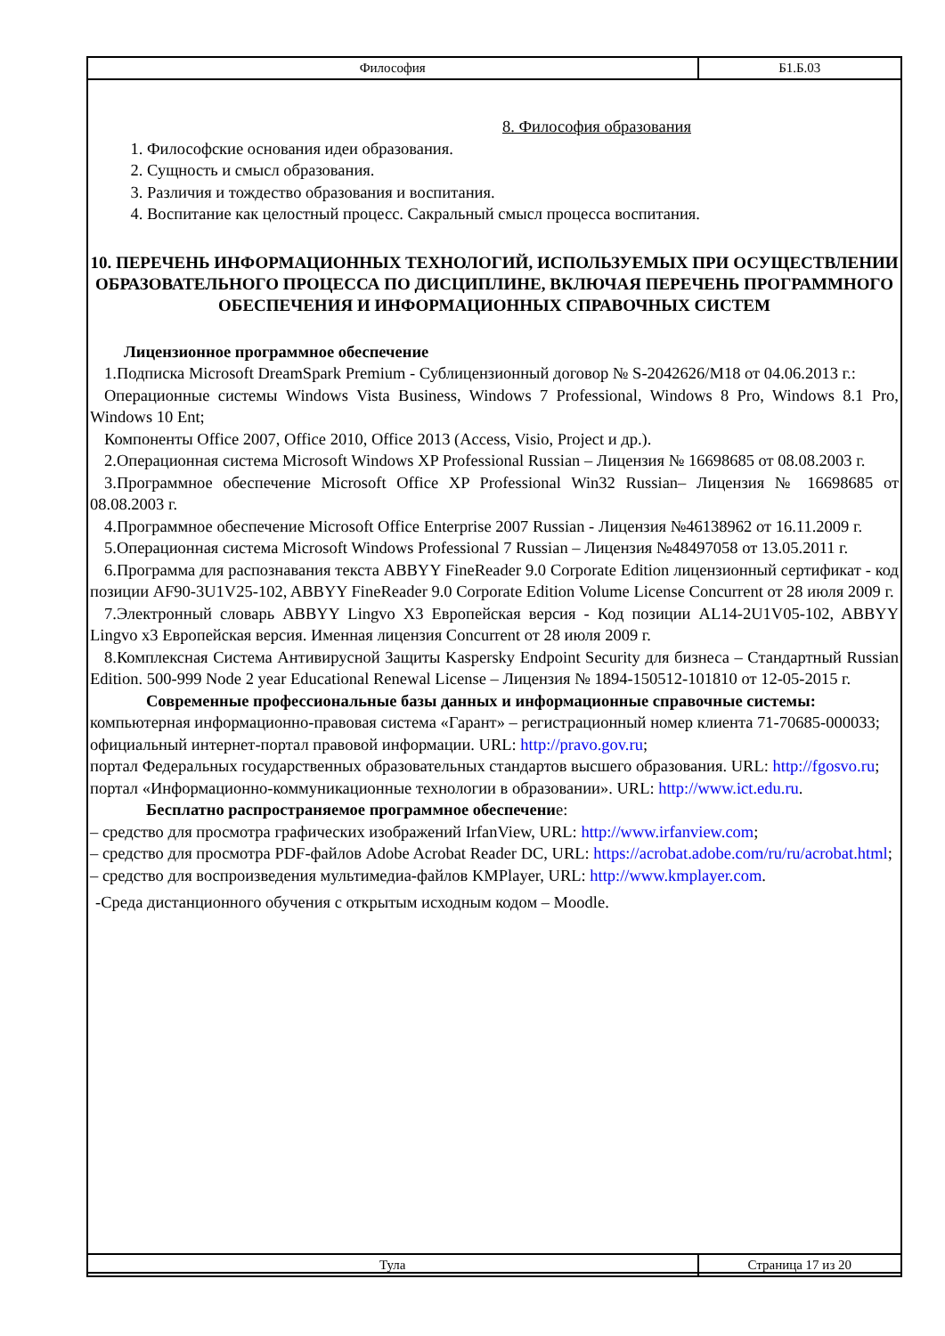| Философия | Б1.Б.03 |
8. Философия образования
1. Философские основания идеи образования.
2. Сущность и смысл образования.
3. Различия и тождество образования и воспитания.
4. Воспитание как целостный процесс. Сакральный смысл процесса воспитания.
10. ПЕРЕЧЕНЬ ИНФОРМАЦИОННЫХ ТЕХНОЛОГИЙ, ИСПОЛЬЗУЕМЫХ ПРИ ОСУЩЕСТВЛЕНИИ ОБРАЗОВАТЕЛЬНОГО ПРОЦЕССА ПО ДИСЦИПЛИНЕ, ВКЛЮЧАЯ ПЕРЕЧЕНЬ ПРОГРАММНОГО ОБЕСПЕЧЕНИЯ И ИНФОРМАЦИОННЫХ СПРАВОЧНЫХ СИСТЕМ
Лицензионное программное обеспечение
1.Подписка Microsoft DreamSpark Premium - Сублицензионный договор № S-2042626/M18 от 04.06.2013 г.:
Операционные системы Windows Vista Business, Windows 7 Professional, Windows 8 Pro, Windows 8.1 Pro, Windows 10 Ent;
Компоненты Office 2007, Office 2010, Office 2013 (Access, Visio, Project и др.).
2.Операционная система Microsoft Windows XP Professional Russian – Лицензия № 16698685 от 08.08.2003 г.
3.Программное обеспечение Microsoft Office XP Professional Win32 Russian– Лицензия № 16698685 от 08.08.2003 г.
4.Программное обеспечение Microsoft Office Enterprise 2007 Russian - Лицензия №46138962 от 16.11.2009 г.
5.Операционная система Microsoft Windows Professional 7 Russian – Лицензия №48497058 от 13.05.2011 г.
6.Программа для распознавания текста ABBYY FineReader 9.0 Corporate Edition лицензионный сертификат - код позиции AF90-3U1V25-102, ABBYY FineReader 9.0 Corporate Edition Volume License Concurrent от 28 июля 2009 г.
7.Электронный словарь ABBYY Lingvo X3 Европейская версия - Код позиции AL14-2U1V05-102, ABBYY Lingvo x3 Европейская версия. Именная лицензия Concurrent от 28 июля 2009 г.
8.Комплексная Система Антивирусной Защиты Kaspersky Endpoint Security для бизнеса – Стандартный Russian Edition. 500-999 Node 2 year Educational Renewal License – Лицензия № 1894-150512-101810 от 12-05-2015 г.
Современные профессиональные базы данных и информационные справочные системы:
компьютерная информационно-правовая система «Гарант» – регистрационный номер клиента 71-70685-000033;
официальный интернет-портал правовой информации. URL: http://pravo.gov.ru;
портал Федеральных государственных образовательных стандартов высшего образования. URL: http://fgosvo.ru;
портал «Информационно-коммуникационные технологии в образовании». URL: http://www.ict.edu.ru.
Бесплатно распространяемое программное обеспечение:
– средство для просмотра графических изображений IrfanView, URL: http://www.irfanview.com;
– средство для просмотра PDF-файлов Adobe Acrobat Reader DC, URL: https://acrobat.adobe.com/ru/ru/acrobat.html;
– средство для воспроизведения мультимедиа-файлов KMPlayer, URL: http://www.kmplayer.com.
-Среда дистанционного обучения с открытым исходным кодом – Moodle.
| Тула | Страница 17 из 20 |